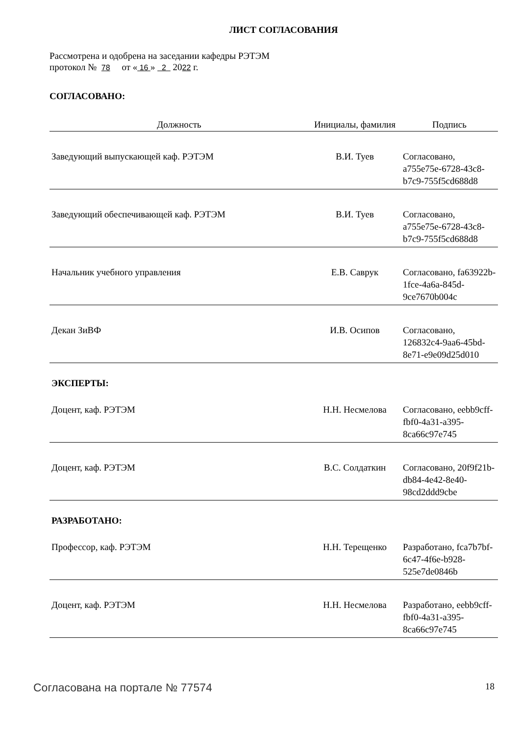ЛИСТ СОГЛАСОВАНИЯ
Рассмотрена и одобрена на заседании кафедры РЭТЭМ
протокол № 78 от « 16 » 2 2022 г.
СОГЛАСОВАНО:
| Должность | Инициалы, фамилия | Подпись |
| --- | --- | --- |
| Заведующий выпускающей каф. РЭТЭМ | В.И. Туев | Согласовано, a755e75e-6728-43c8-b7c9-755f5cd688d8 |
| Заведующий обеспечивающей каф. РЭТЭМ | В.И. Туев | Согласовано, a755e75e-6728-43c8-b7c9-755f5cd688d8 |
| Начальник учебного управления | Е.В. Саврук | Согласовано, fa63922b-1fce-4a6a-845d-9ce7670b004c |
| Декан ЗиВФ | И.В. Осипов | Согласовано, 126832c4-9aa6-45bd-8e71-e9e09d25d010 |
ЭКСПЕРТЫ:
| Доцент, каф. РЭТЭМ | Н.Н. Несмелова | Согласовано, eebb9cff-fbf0-4a31-a395-8ca66c97e745 |
| Доцент, каф. РЭТЭМ | В.С. Солдаткин | Согласовано, 20f9f21b-db84-4e42-8e40-98cd2ddd9cbe |
РАЗРАБОТАНО:
| Профессор, каф. РЭТЭМ | Н.Н. Терещенко | Разработано, fca7b7bf-6c47-4f6e-b928-525e7de0846b |
| Доцент, каф. РЭТЭМ | Н.Н. Несмелова | Разработано, eebb9cff-fbf0-4a31-a395-8ca66c97e745 |
Согласована на портале № 77574 18